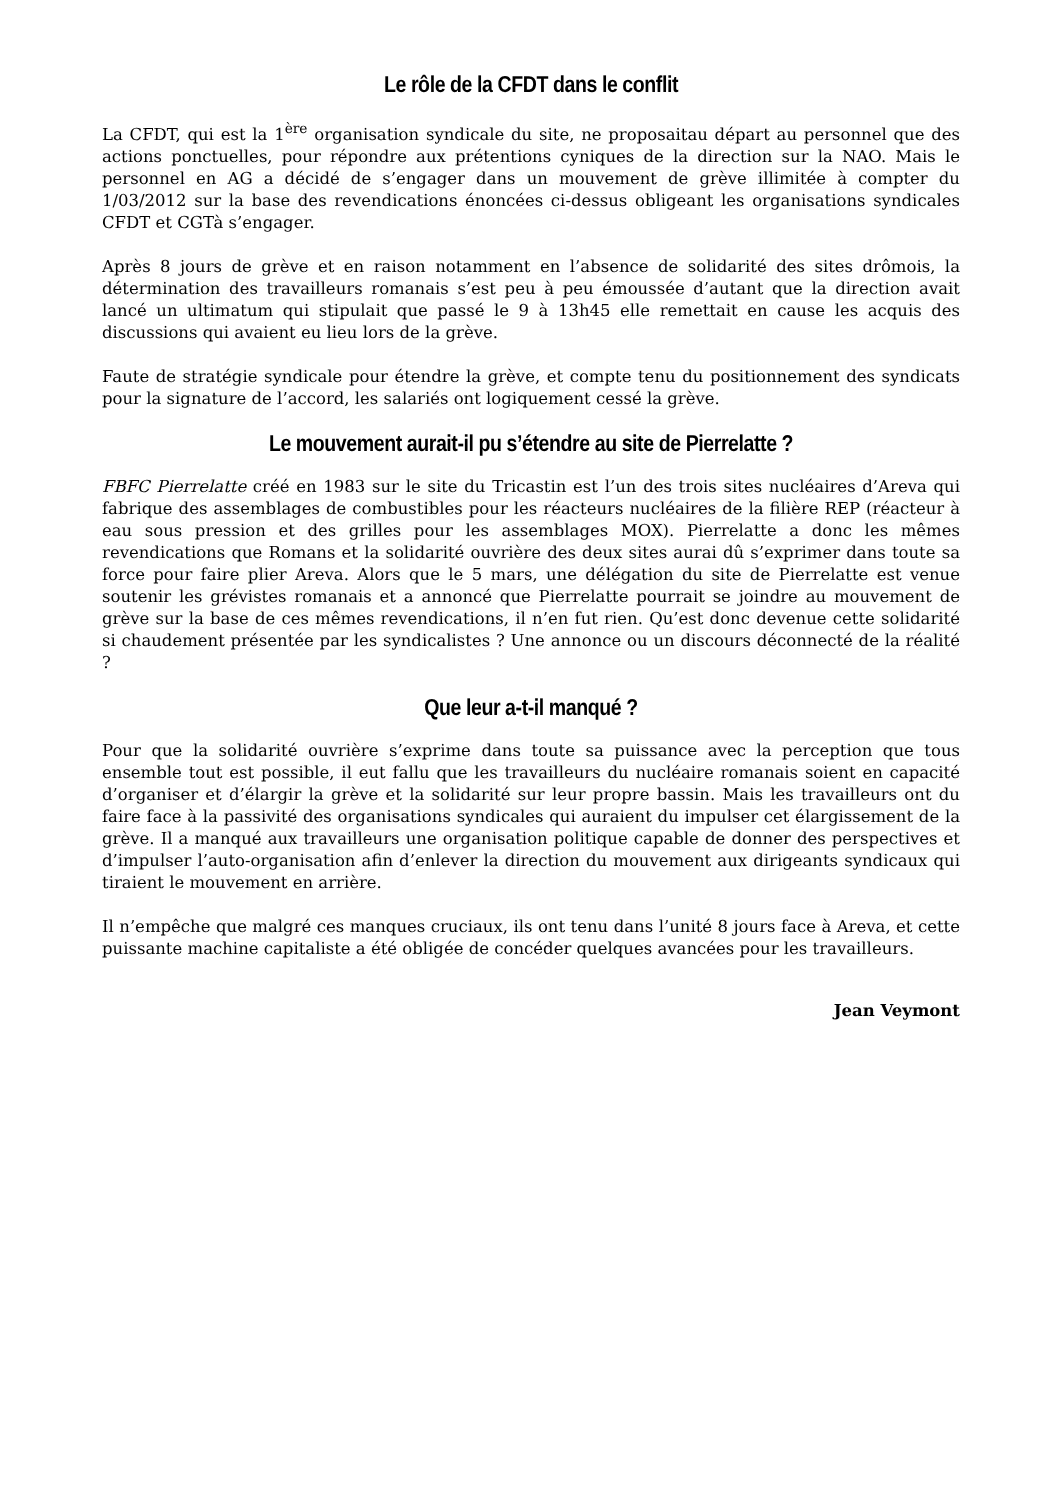Le rôle de la CFDT dans le conflit
La CFDT, qui est la 1<sup>ère</sup> organisation syndicale du site, ne proposaitau départ au personnel que des actions ponctuelles, pour répondre aux prétentions cyniques de la direction sur la NAO. Mais le personnel en AG a décidé de s’engager dans un mouvement de grève illimitée à compter du 1/03/2012 sur la base des revendications énoncées ci-dessus obligeant les organisations syndicales CFDT et CGTà s’engager.
Après 8 jours de grève et en raison notamment en l’absence de solidarité des sites drômois, la détermination des travailleurs romanais s’est peu à peu émoussée d’autant que la direction avait lancé un ultimatum qui stipulait que passé le 9 à 13h45 elle remettait en cause les acquis des discussions qui avaient eu lieu lors de la grève.
Faute de stratégie syndicale pour étendre la grève, et compte tenu du positionnement des syndicats pour la signature de l’accord, les salariés ont logiquement cessé la grève.
Le mouvement aurait-il pu s’étendre au site de Pierrelatte ?
FBFC Pierrelatte créé en 1983 sur le site du Tricastin est l’un des trois sites nucléaires d’Areva qui fabrique des assemblages de combustibles pour les réacteurs nucléaires de la filière REP (réacteur à eau sous pression et des grilles pour les assemblages MOX). Pierrelatte a donc les mêmes revendications que Romans et la solidarité ouvrière des deux sites aurai dû s’exprimer dans toute sa force pour faire plier Areva. Alors que le 5 mars, une délégation du site de Pierrelatte est venue soutenir les grévistes romanais et a annoncé que Pierrelatte pourrait se joindre au mouvement de grève sur la base de ces mêmes revendications, il n’en fut rien. Qu’est donc devenue cette solidarité si chaudement présentée par les syndicalistes ? Une annonce ou un discours déconnecté de la réalité ?
Que leur a-t-il manqué ?
Pour que la solidarité ouvrière s’exprime dans toute sa puissance avec la perception que tous ensemble tout est possible, il eut fallu que les travailleurs du nucléaire romanais soient en capacité d’organiser et d’élargir la grève et la solidarité sur leur propre bassin. Mais les travailleurs ont du faire face à la passivité des organisations syndicales qui auraient du impulser cet élargissement de la grève. Il a manqué aux travailleurs une organisation politique capable de donner des perspectives et d’impulser l’auto-organisation afin d’enlever la direction du mouvement aux dirigeants syndicaux qui tiraient le mouvement en arrière.
Il n’empêche que malgré ces manques cruciaux, ils ont tenu dans l’unité 8 jours face à Areva, et cette puissante machine capitaliste a été obligée de concéder quelques avancées pour les travailleurs.
Jean Veymont